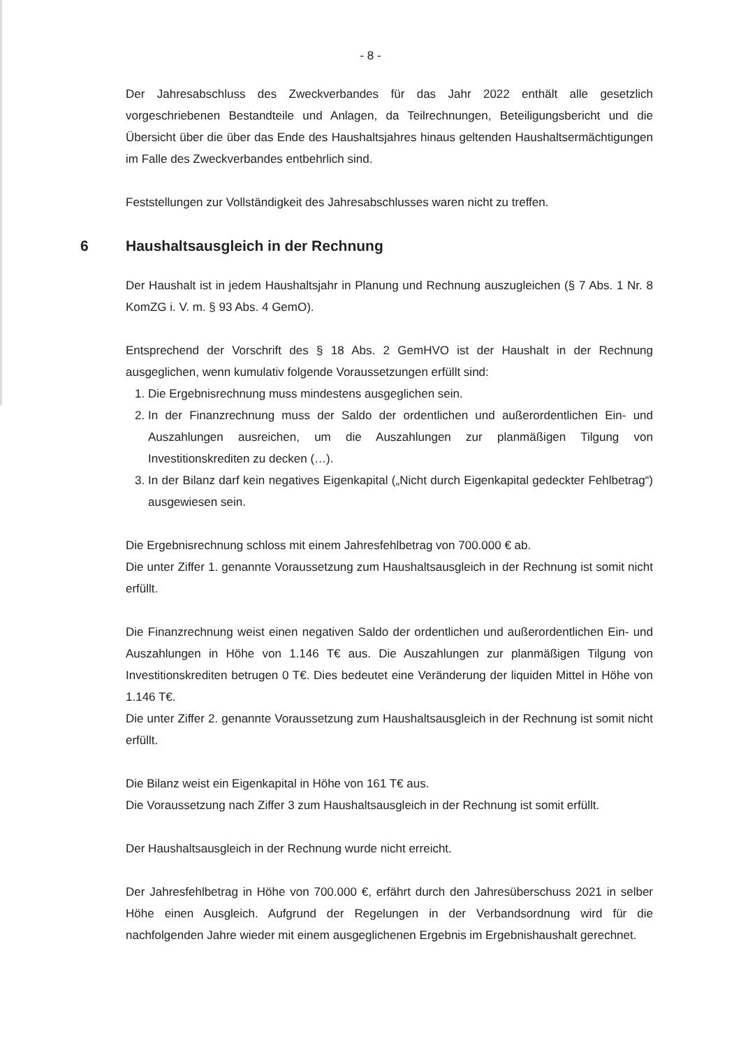- 8 -
Der Jahresabschluss des Zweckverbandes für das Jahr 2022 enthält alle gesetzlich vorgeschriebenen Bestandteile und Anlagen, da Teilrechnungen, Beteiligungsbericht und die Übersicht über die über das Ende des Haushaltsjahres hinaus geltenden Haushaltsermächtigungen im Falle des Zweckverbandes entbehrlich sind.
Feststellungen zur Vollständigkeit des Jahresabschlusses waren nicht zu treffen.
6 Haushaltsausgleich in der Rechnung
Der Haushalt ist in jedem Haushaltsjahr in Planung und Rechnung auszugleichen (§ 7 Abs. 1 Nr. 8 KomZG i. V. m. § 93 Abs. 4 GemO).
Entsprechend der Vorschrift des § 18 Abs. 2 GemHVO ist der Haushalt in der Rechnung ausgeglichen, wenn kumulativ folgende Voraussetzungen erfüllt sind:
1. Die Ergebnisrechnung muss mindestens ausgeglichen sein.
2. In der Finanzrechnung muss der Saldo der ordentlichen und außerordentlichen Ein- und Auszahlungen ausreichen, um die Auszahlungen zur planmäßigen Tilgung von Investitionskrediten zu decken (…).
3. In der Bilanz darf kein negatives Eigenkapital („Nicht durch Eigenkapital gedeckter Fehlbetrag“) ausgewiesen sein.
Die Ergebnisrechnung schloss mit einem Jahresfehlbetrag von 700.000 € ab.
Die unter Ziffer 1. genannte Voraussetzung zum Haushaltsausgleich in der Rechnung ist somit nicht erfüllt.
Die Finanzrechnung weist einen negativen Saldo der ordentlichen und außerordentlichen Ein- und Auszahlungen in Höhe von 1.146 T€ aus. Die Auszahlungen zur planmäßigen Tilgung von Investitionskrediten betrugen 0 T€. Dies bedeutet eine Veränderung der liquiden Mittel in Höhe von 1.146 T€.
Die unter Ziffer 2. genannte Voraussetzung zum Haushaltsausgleich in der Rechnung ist somit nicht erfüllt.
Die Bilanz weist ein Eigenkapital in Höhe von 161 T€ aus.
Die Voraussetzung nach Ziffer 3 zum Haushaltsausgleich in der Rechnung ist somit erfüllt.
Der Haushaltsausgleich in der Rechnung wurde nicht erreicht.
Der Jahresfehlbetrag in Höhe von 700.000 €, erfährt durch den Jahresüberschuss 2021 in selber Höhe einen Ausgleich. Aufgrund der Regelungen in der Verbandsordnung wird für die nachfolgenden Jahre wieder mit einem ausgeglichenen Ergebnis im Ergebnishaushalt gerechnet.